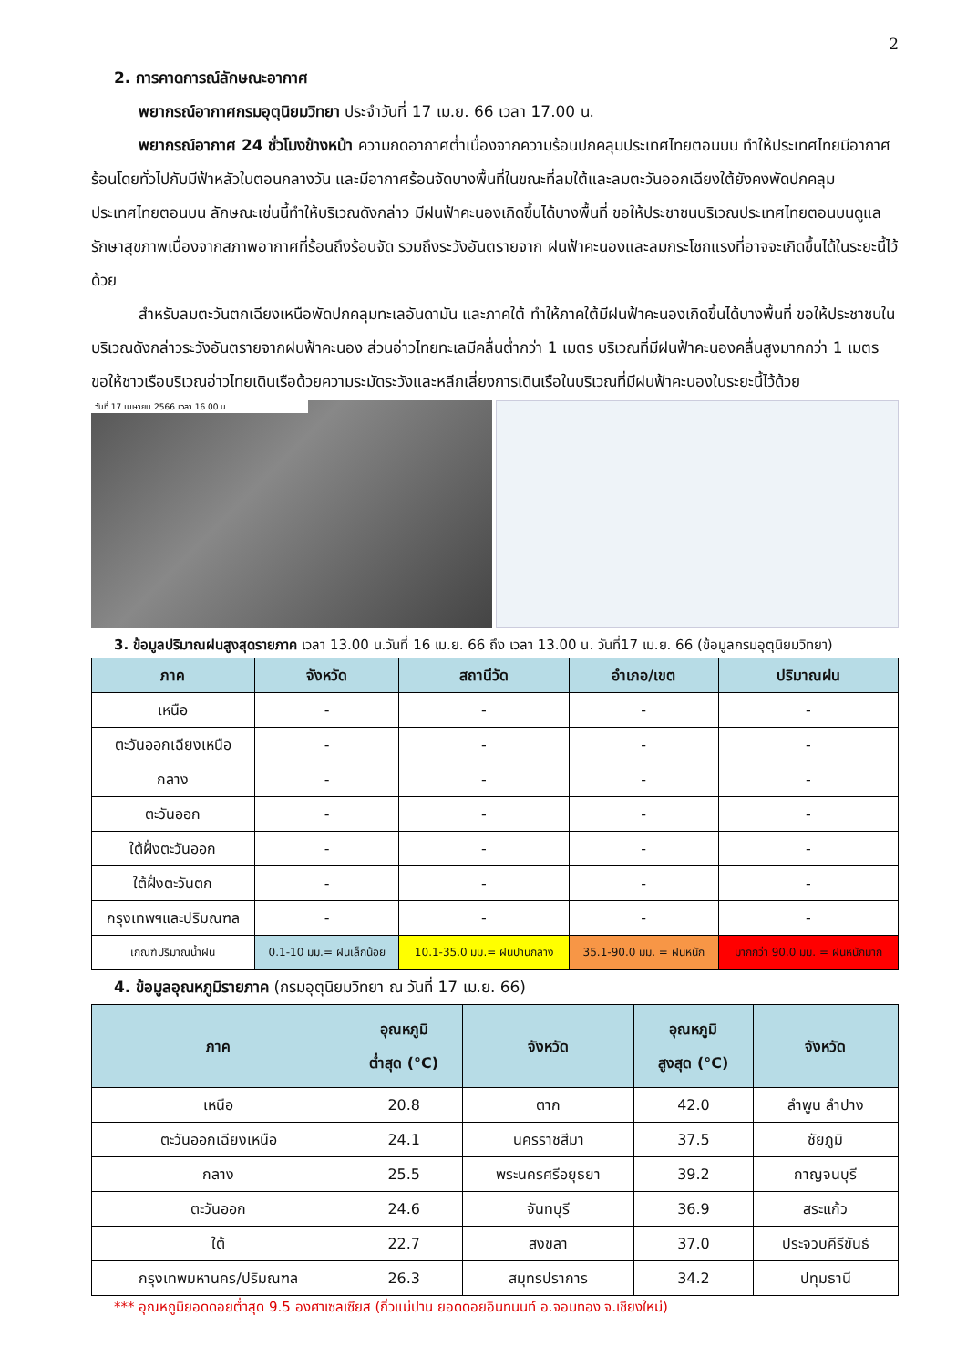2
2. การคาดการณ์ลักษณะอากาศ
พยากรณ์อากาศกรมอุตุนิยมวิทยา ประจำวันที่ 17 เม.ย. 66 เวลา 17.00 น.
พยากรณ์อากาศ 24 ชั่วโมงข้างหน้า ความกดอากาศต่ำเนื่องจากความร้อนปกคลุมประเทศไทยตอนบน ทำให้ประเทศไทยมีอากาศร้อนโดยทั่วไปกับมีฟ้าหลัวในตอนกลางวัน และมีอากาศร้อนจัดบางพื้นที่ในขณะที่ลมใต้และลมตะวันออกเฉียงใต้ยังคงพัดปกคลุมประเทศไทยตอนบน ลักษณะเช่นนี้ทำให้บริเวณดังกล่าว มีฝนฟ้าคะนองเกิดขึ้นได้บางพื้นที่ ขอให้ประชาชนบริเวณประเทศไทยตอนบนดูแลรักษาสุขภาพเนื่องจากสภาพอากาศที่ร้อนถึงร้อนจัด รวมถึงระวังอันตรายจาก ฝนฟ้าคะนองและลมกระโชกแรงที่อาจจะเกิดขึ้นได้ในระยะนี้ไว้ด้วย
สำหรับลมตะวันตกเฉียงเหนือพัดปกคลุมทะเลอันดามัน และภาคใต้ ทำให้ภาคใต้มีฝนฟ้าคะนองเกิดขึ้นได้บางพื้นที่ ขอให้ประชาชนในบริเวณดังกล่าวระวังอันตรายจากฝนฟ้าคะนอง ส่วนอ่าวไทยทะเลมีคลื่นต่ำกว่า 1 เมตร บริเวณที่มีฝนฟ้าคะนองคลื่นสูงมากกว่า 1 เมตร ขอให้ชาวเรือบริเวณอ่าวไทยเดินเรือด้วยความระมัดระวังและหลีกเลี่ยงการเดินเรือในบริเวณที่มีฝนฟ้าคะนองในระยะนี้ไว้ด้วย
วันที่ 17 เมษายน 2566 เวลา 16.00 น.
3. ข้อมูลปริมาณฝนสูงสุดรายภาค เวลา 13.00 น.วันที่ 16 เม.ย. 66 ถึง เวลา 13.00 น. วันที่17 เม.ย. 66 (ข้อมูลกรมอุตุนิยมวิทยา)
| ภาค | จังหวัด | สถานีวัด | อำเภอ/เขต | ปริมาณฝน |
| --- | --- | --- | --- | --- |
| เหนือ | - | - | - | - |
| ตะวันออกเฉียงเหนือ | - | - | - | - |
| กลาง | - | - | - | - |
| ตะวันออก | - | - | - | - |
| ใต้ฝั่งตะวันออก | - | - | - | - |
| ใต้ฝั่งตะวันตก | - | - | - | - |
| กรุงเทพฯและปริมณฑล | - | - | - | - |
| เกณฑ์ปริมาณน้ำฝน | 0.1-10 มม.= ฝนเล็กน้อย | 10.1-35.0 มม.= ฝนปานกลาง | 35.1-90.0 มม. = ฝนหนัก | มากกว่า 90.0 มม. = ฝนหนักมาก |
4. ข้อมูลอุณหภูมิรายภาค (กรมอุตุนิยมวิทยา ณ วันที่ 17 เม.ย. 66)
| ภาค | อุณหภูมิ ต่ำสุด (°C) | จังหวัด | อุณหภูมิ สูงสุด (°C) | จังหวัด |
| --- | --- | --- | --- | --- |
| เหนือ | 20.8 | ตาก | 42.0 | ลำพูน ลำปาง |
| ตะวันออกเฉียงเหนือ | 24.1 | นครราชสีมา | 37.5 | ชัยภูมิ |
| กลาง | 25.5 | พระนครศรีอยุธยา | 39.2 | กาญจนบุรี |
| ตะวันออก | 24.6 | จันทบุรี | 36.9 | สระแก้ว |
| ใต้ | 22.7 | สงขลา | 37.0 | ประจวบคีรีขันธ์ |
| กรุงเทพมหานคร/ปริมณฑล | 26.3 | สมุทรปราการ | 34.2 | ปทุมธานี |
*** อุณหภูมิยอดดอยต่ำสุด 9.5 องศาเซลเซียส (กิ่วแม่ปาน ยอดดอยอินทนนท์ อ.จอมทอง จ.เชียงใหม่)